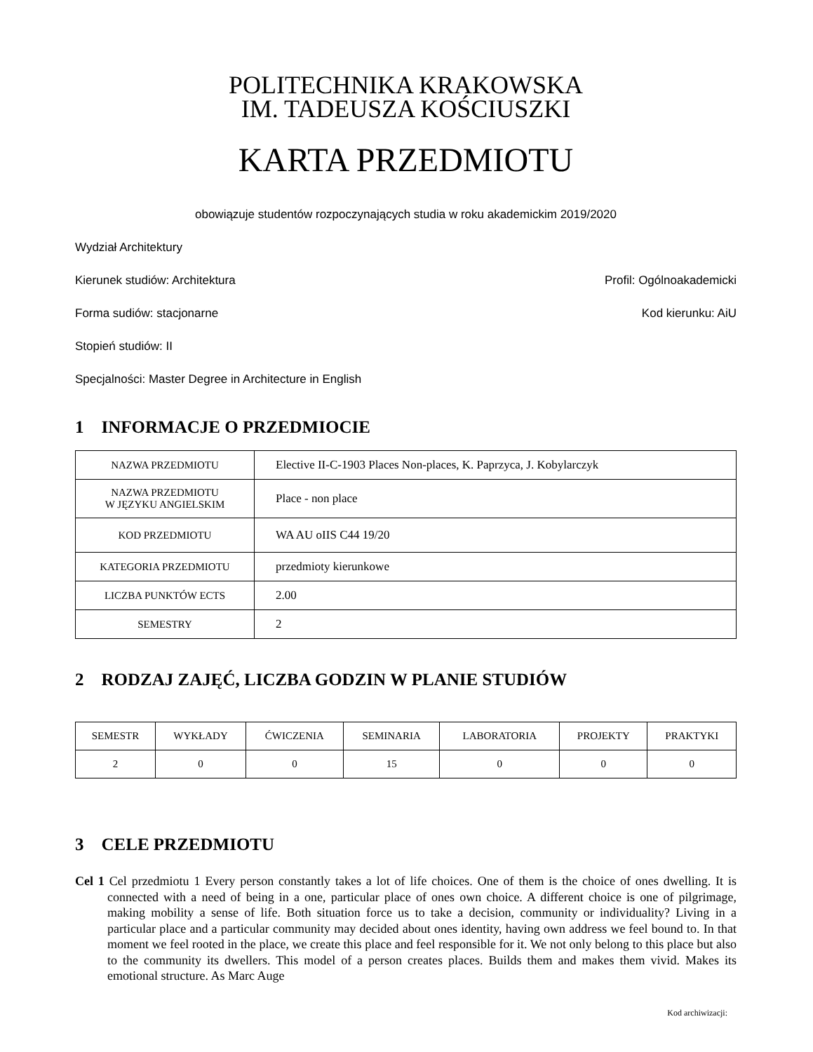POLITECHNIKA KRAKOWSKA
IM. TADEUSZA KOŚCIUSZKI
KARTA PRZEDMIOTU
obowiązuje studentów rozpoczynających studia w roku akademickim 2019/2020
Wydział Architektury
Kierunek studiów: Architektura Profil: Ogólnoakademicki
Forma sudiów: stacjonarne Kod kierunku: AiU
Stopień studiów: II
Specjalności: Master Degree in Architecture in English
1 INFORMACJE O PRZEDMIOCIE
| NAZWA PRZEDMIOTU | Elective II-C-1903 Places Non-places, K. Paprzyca, J. Kobylarczyk |
| NAZWA PRZEDMIOTU W JĘZYKU ANGIELSKIM | Place - non place |
| KOD PRZEDMIOTU | WA AU oIIS C44 19/20 |
| KATEGORIA PRZEDMIOTU | przedmioty kierunkowe |
| LICZBA PUNKTÓW ECTS | 2.00 |
| SEMESTRY | 2 |
2 RODZAJ ZAJĘĆ, LICZBA GODZIN W PLANIE STUDIÓW
| SEMESTR | WYKŁADY | ĆWICZENIA | SEMINARIA | LABORATORIA | PROJEKTY | PRAKTYKI |
| --- | --- | --- | --- | --- | --- | --- |
| 2 | 0 | 0 | 15 | 0 | 0 | 0 |
3 CELE PRZEDMIOTU
Cel 1 Cel przedmiotu 1 Every person constantly takes a lot of life choices. One of them is the choice of ones dwelling. It is connected with a need of being in a one, particular place of ones own choice. A different choice is one of pilgrimage, making mobility a sense of life. Both situation force us to take a decision, community or individuality? Living in a particular place and a particular community may decided about ones identity, having own address we feel bound to. In that moment we feel rooted in the place, we create this place and feel responsible for it. We not only belong to this place but also to the community its dwellers. This model of a person creates places. Builds them and makes them vivid. Makes its emotional structure. As Marc Auge
Kod archiwizacji: